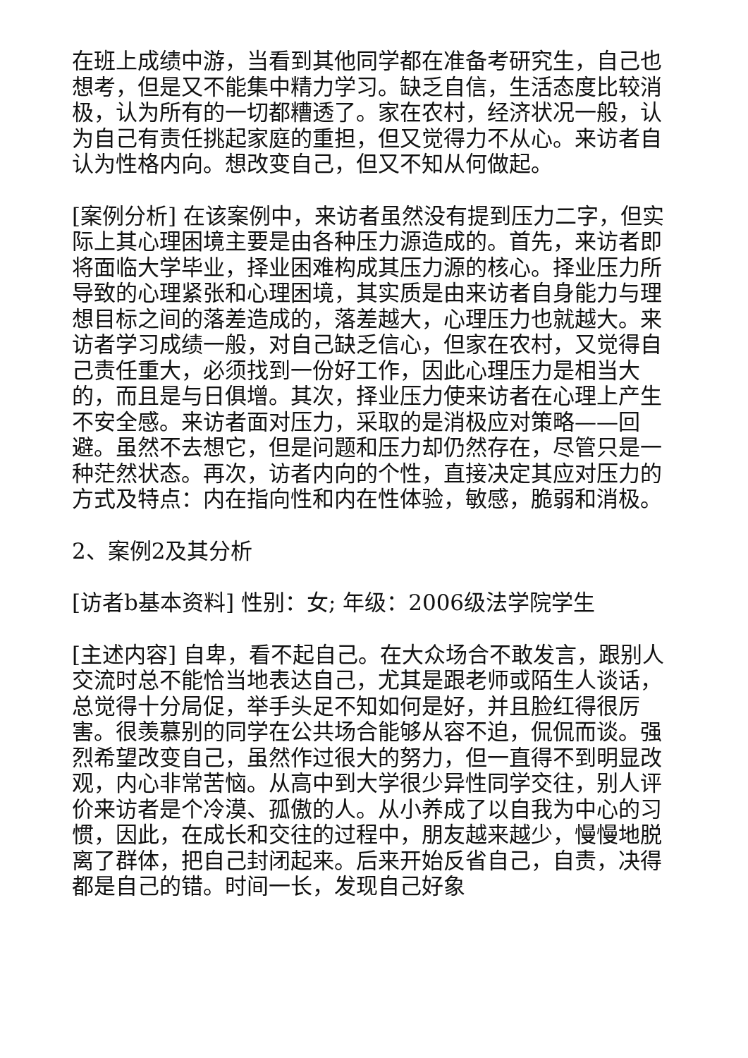在班上成绩中游，当看到其他同学都在准备考研究生，自己也想考，但是又不能集中精力学习。缺乏自信，生活态度比较消极，认为所有的一切都糟透了。家在农村，经济状况一般，认为自己有责任挑起家庭的重担，但又觉得力不从心。来访者自认为性格内向。想改变自己，但又不知从何做起。
[案例分析] 在该案例中，来访者虽然没有提到压力二字，但实际上其心理困境主要是由各种压力源造成的。首先，来访者即将面临大学毕业，择业困难构成其压力源的核心。择业压力所导致的心理紧张和心理困境，其实质是由来访者自身能力与理想目标之间的落差造成的，落差越大，心理压力也就越大。来访者学习成绩一般，对自己缺乏信心，但家在农村，又觉得自己责任重大，必须找到一份好工作，因此心理压力是相当大的，而且是与日俱增。其次，择业压力使来访者在心理上产生不安全感。来访者面对压力，采取的是消极应对策略——回避。虽然不去想它，但是问题和压力却仍然存在，尽管只是一种茫然状态。再次，访者内向的个性，直接决定其应对压力的方式及特点：内在指向性和内在性体验，敏感，脆弱和消极。
2、案例2及其分析
[访者b基本资料] 性别：女; 年级：2006级法学院学生
[主述内容] 自卑，看不起自己。在大众场合不敢发言，跟别人交流时总不能恰当地表达自己，尤其是跟老师或陌生人谈话，总觉得十分局促，举手头足不知如何是好，并且脸红得很厉害。很羡慕别的同学在公共场合能够从容不迫，侃侃而谈。强烈希望改变自己，虽然作过很大的努力，但一直得不到明显改观，内心非常苦恼。从高中到大学很少异性同学交往，别人评价来访者是个冷漠、孤傲的人。从小养成了以自我为中心的习惯，因此，在成长和交往的过程中，朋友越来越少，慢慢地脱离了群体，把自己封闭起来。后来开始反省自己，自责，决得都是自己的错。时间一长，发现自己好象